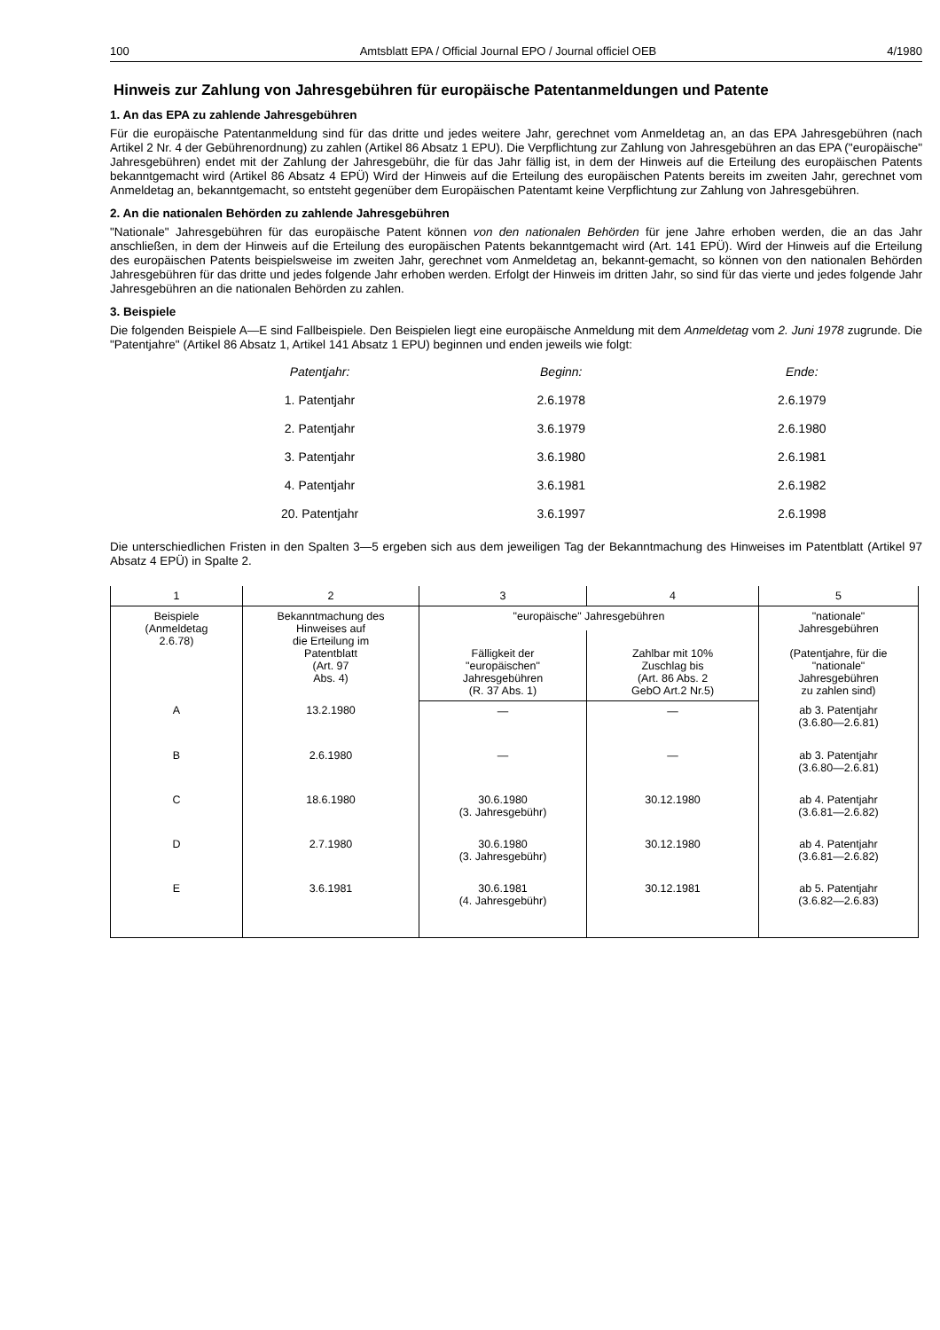100 Amtsblatt EPA / Official Journal EPO / Journal officiel OEB 4/1980
Hinweis zur Zahlung von Jahresgebühren für europäische Patentanmeldungen und Patente
1. An das EPA zu zahlende Jahresgebühren
Für die europäische Patentanmeldung sind für das dritte und jedes weitere Jahr, gerechnet vom Anmeldetag an, an das EPA Jahresgebühren (nach Artikel 2 Nr. 4 der Gebührenordnung) zu zahlen (Artikel 86 Absatz 1 EPU). Die Verpflichtung zur Zahlung von Jahresgebühren an das EPA ("europäische" Jahresgebühren) endet mit der Zahlung der Jahresgebühr, die für das Jahr fällig ist, in dem der Hinweis auf die Erteilung des europäischen Patents bekanntgemacht wird (Artikel 86 Absatz 4 EPÜ) Wird der Hinweis auf die Erteilung des europäischen Patents bereits im zweiten Jahr, gerechnet vom Anmeldetag an, bekanntgemacht, so entsteht gegenüber dem Europäischen Patentamt keine Verpflichtung zur Zahlung von Jahresgebühren.
2. An die nationalen Behörden zu zahlende Jahresgebühren
"Nationale" Jahresgebühren für das europäische Patent können von den nationalen Behörden für jene Jahre erhoben werden, die an das Jahr anschließen, in dem der Hinweis auf die Erteilung des europäischen Patents bekanntgemacht wird (Art. 141 EPÜ). Wird der Hinweis auf die Erteilung des europäischen Patents beispielsweise im zweiten Jahr, gerechnet vom Anmeldetag an, bekannt-gemacht, so können von den nationalen Behörden Jahresgebühren für das dritte und jedes folgende Jahr erhoben werden. Erfolgt der Hinweis im dritten Jahr, so sind für das vierte und jedes folgende Jahr Jahresgebühren an die nationalen Behörden zu zahlen.
3. Beispiele
Die folgenden Beispiele A—E sind Fallbeispiele. Den Beispielen liegt eine europäische Anmeldung mit dem Anmeldetag vom 2. Juni 1978 zugrunde. Die "Patentjahre" (Artikel 86 Absatz 1, Artikel 141 Absatz 1 EPU) beginnen und enden jeweils wie folgt:
| Patentjahr: | Beginn: | Ende: |
| --- | --- | --- |
| 1. Patentjahr | 2.6.1978 | 2.6.1979 |
| 2. Patentjahr | 3.6.1979 | 2.6.1980 |
| 3. Patentjahr | 3.6.1980 | 2.6.1981 |
| 4. Patentjahr | 3.6.1981 | 2.6.1982 |
| 20. Patentjahr | 3.6.1997 | 2.6.1998 |
Die unterschiedlichen Fristen in den Spalten 3—5 ergeben sich aus dem jeweiligen Tag der Bekanntmachung des Hinweises im Patentblatt (Artikel 97 Absatz 4 EPÜ) in Spalte 2.
| 1 | 2 | 3 | 4 | 5 |
| --- | --- | --- | --- | --- |
| Beispiele (Anmeldetag 2.6.78) | Bekanntmachung des Hinweises auf die Erteilung im Patentblatt (Art. 97 Abs. 4) | "europäische" Jahresgebühren | | "nationale" Jahresgebühren (Patentjahre, für die "nationale" Jahresgebühren zu zahlen sind) |
| | | Fälligkeit der "europäischen" Jahresgebühren (R. 37 Abs. 1) | Zahlbar mit 10% Zuschlag bis (Art. 86 Abs. 2 GebO Art.2 Nr.5) | |
| A | 13.2.1980 | — | — | ab 3. Patentjahr (3.6.80—2.6.81) |
| B | 2.6.1980 | — | — | ab 3. Patentjahr (3.6.80—2.6.81) |
| C | 18.6.1980 | 30.6.1980 (3. Jahresgebühr) | 30.12.1980 | ab 4. Patentjahr (3.6.81—2.6.82) |
| D | 2.7.1980 | 30.6.1980 (3. Jahresgebühr) | 30.12.1980 | ab 4. Patentjahr (3.6.81—2.6.82) |
| E | 3.6.1981 | 30.6.1981 (4. Jahresgebühr) | 30.12.1981 | ab 5. Patentjahr (3.6.82—2.6.83) |